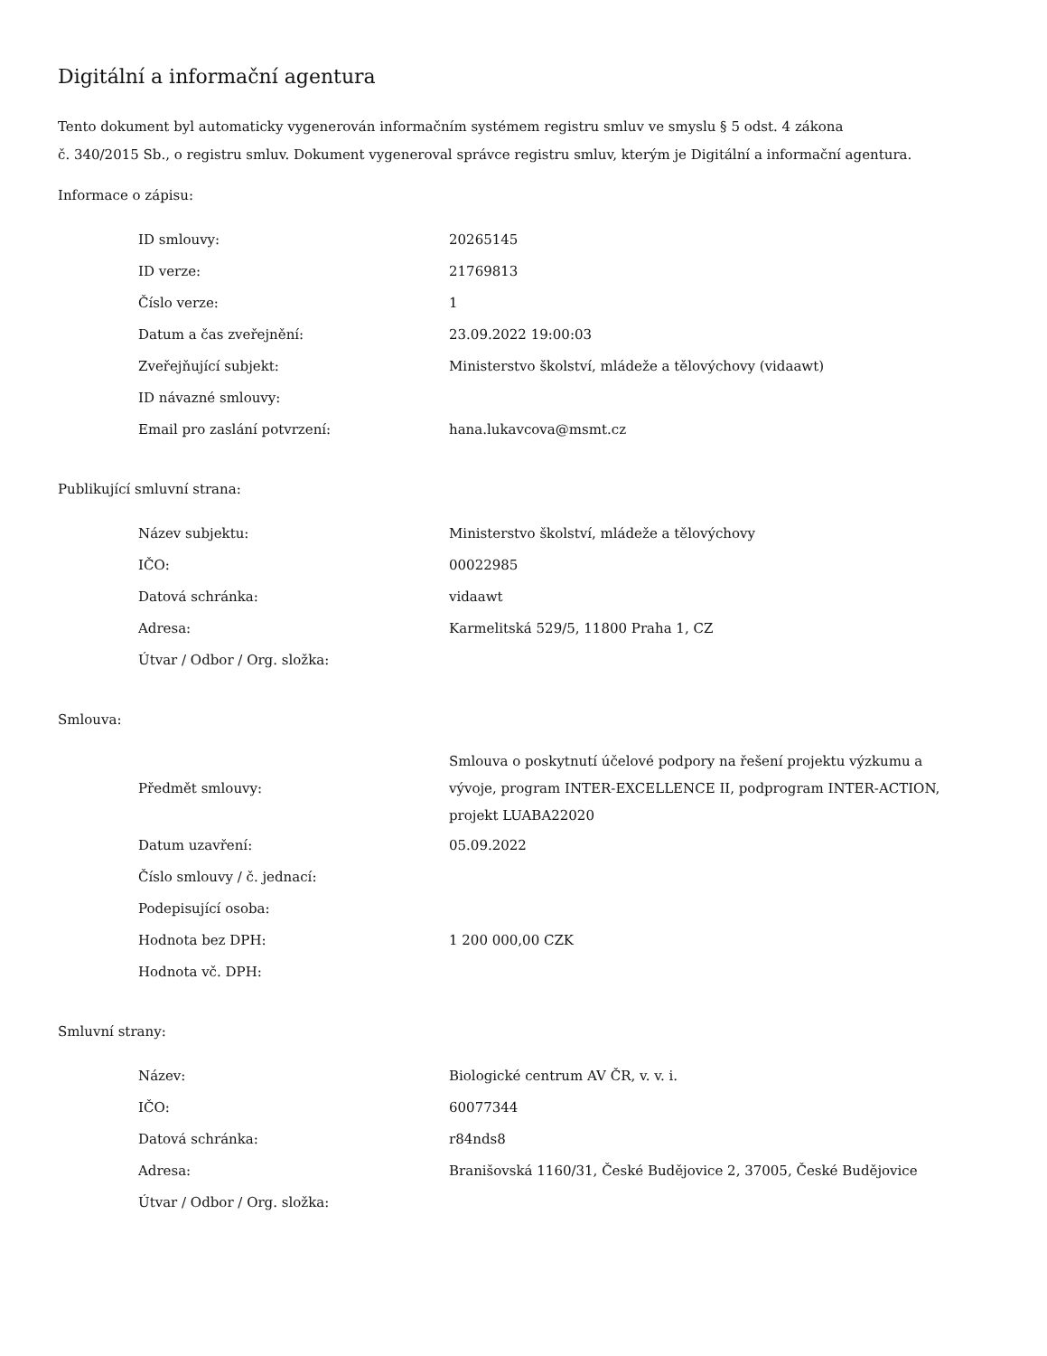Digitální a informační agentura
Tento dokument byl automaticky vygenerován informačním systémem registru smluv ve smyslu § 5 odst. 4 zákona
č. 340/2015 Sb., o registru smluv. Dokument vygeneroval správce registru smluv, kterým je Digitální a informační agentura.
Informace o zápisu:
| ID smlouvy: | 20265145 |
| ID verze: | 21769813 |
| Číslo verze: | 1 |
| Datum a čas zveřejnění: | 23.09.2022 19:00:03 |
| Zveřejňující subjekt: | Ministerstvo školství, mládeže a tělovýchovy (vidaawt) |
| ID návazné smlouvy: | |
| Email pro zaslání potvrzení: | hana.lukavcova@msmt.cz |
Publikující smluvní strana:
| Název subjektu: | Ministerstvo školství, mládeže a tělovýchovy |
| IČO: | 00022985 |
| Datová schránka: | vidaawt |
| Adresa: | Karmelitská 529/5, 11800 Praha 1, CZ |
| Útvar / Odbor / Org. složka: | |
Smlouva:
| Předmět smlouvy: | Smlouva o poskytnutí účelové podpory na řešení projektu výzkumu a vývoje, program INTER-EXCELLENCE II, podprogram INTER-ACTION, projekt LUABA22020 |
| Datum uzavření: | 05.09.2022 |
| Číslo smlouvy / č. jednací: | |
| Podepisující osoba: | |
| Hodnota bez DPH: | 1 200 000,00 CZK |
| Hodnota vč. DPH: | |
Smluvní strany:
| Název: | Biologické centrum AV ČR, v. v. i. |
| IČO: | 60077344 |
| Datová schránka: | r84nds8 |
| Adresa: | Branišovská 1160/31, České Budějovice 2, 37005, České Budějovice |
| Útvar / Odbor / Org. složka: | |